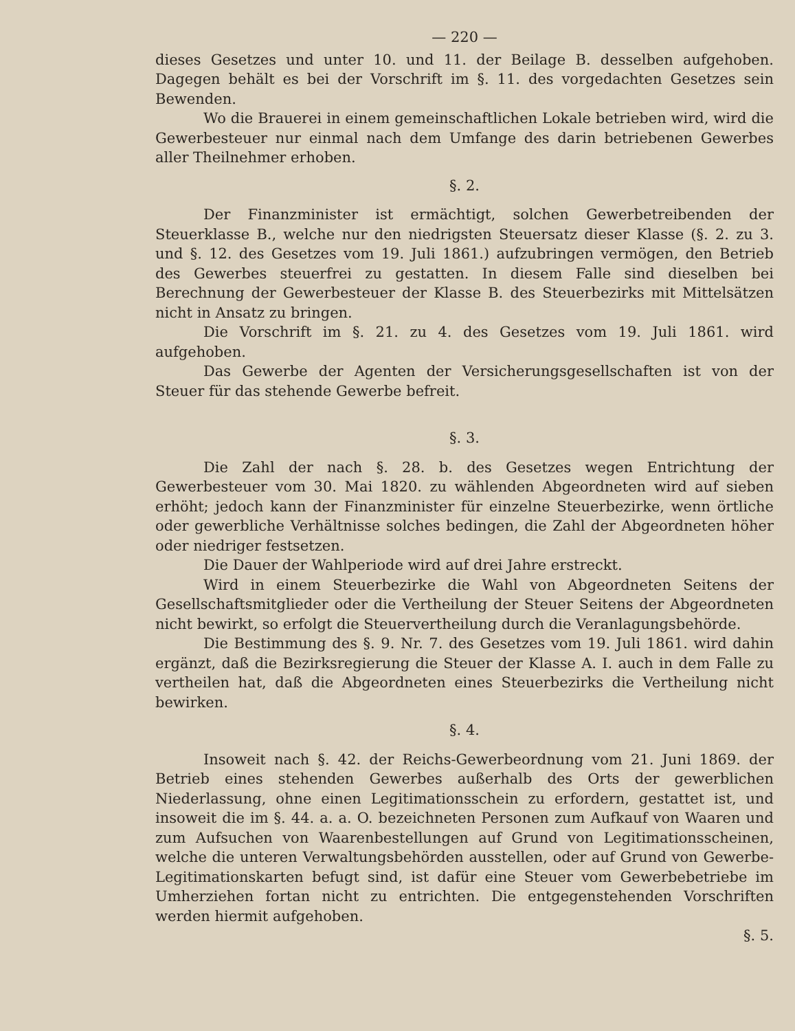— 220 —
dieses Gesetzes und unter 10. und 11. der Beilage B. desselben aufgehoben. Dagegen behält es bei der Vorschrift im §. 11. des vorgedachten Gesetzes sein Bewenden.
Wo die Brauerei in einem gemeinschaftlichen Lokale betrieben wird, wird die Gewerbesteuer nur einmal nach dem Umfange des darin betriebenen Gewerbes aller Theilnehmer erhoben.
§. 2.
Der Finanzminister ist ermächtigt, solchen Gewerbetreibenden der Steuerklasse B., welche nur den niedrigsten Steuersatz dieser Klasse (§. 2. zu 3. und §. 12. des Gesetzes vom 19. Juli 1861.) aufzubringen vermögen, den Betrieb des Gewerbes steuerfrei zu gestatten. In diesem Falle sind dieselben bei Berechnung der Gewerbesteuer der Klasse B. des Steuerbezirks mit Mittelsätzen nicht in Ansatz zu bringen.
Die Vorschrift im §. 21. zu 4. des Gesetzes vom 19. Juli 1861. wird aufgehoben.
Das Gewerbe der Agenten der Versicherungsgesellschaften ist von der Steuer für das stehende Gewerbe befreit.
§. 3.
Die Zahl der nach §. 28. b. des Gesetzes wegen Entrichtung der Gewerbesteuer vom 30. Mai 1820. zu wählenden Abgeordneten wird auf sieben erhöht; jedoch kann der Finanzminister für einzelne Steuerbezirke, wenn örtliche oder gewerbliche Verhältnisse solches bedingen, die Zahl der Abgeordneten höher oder niedriger festsetzen.
Die Dauer der Wahlperiode wird auf drei Jahre erstreckt.
Wird in einem Steuerbezirke die Wahl von Abgeordneten Seitens der Gesellschaftsmitglieder oder die Vertheilung der Steuer Seitens der Abgeordneten nicht bewirkt, so erfolgt die Steuervertheilung durch die Veranlagungsbehörde.
Die Bestimmung des §. 9. Nr. 7. des Gesetzes vom 19. Juli 1861. wird dahin ergänzt, daß die Bezirksregierung die Steuer der Klasse A. I. auch in dem Falle zu vertheilen hat, daß die Abgeordneten eines Steuerbezirks die Vertheilung nicht bewirken.
§. 4.
Insoweit nach §. 42. der Reichs-Gewerbeordnung vom 21. Juni 1869. der Betrieb eines stehenden Gewerbes außerhalb des Orts der gewerblichen Niederlassung, ohne einen Legitimationsschein zu erfordern, gestattet ist, und insoweit die im §. 44. a. a. O. bezeichneten Personen zum Aufkauf von Waaren und zum Aufsuchen von Waarenbestellungen auf Grund von Legitimationsscheinen, welche die unteren Verwaltungsbehörden ausstellen, oder auf Grund von Gewerbe-Legitimationskarten befugt sind, ist dafür eine Steuer vom Gewerbebetriebe im Umherziehen fortan nicht zu entrichten. Die entgegenstehenden Vorschriften werden hiermit aufgehoben.
§. 5.